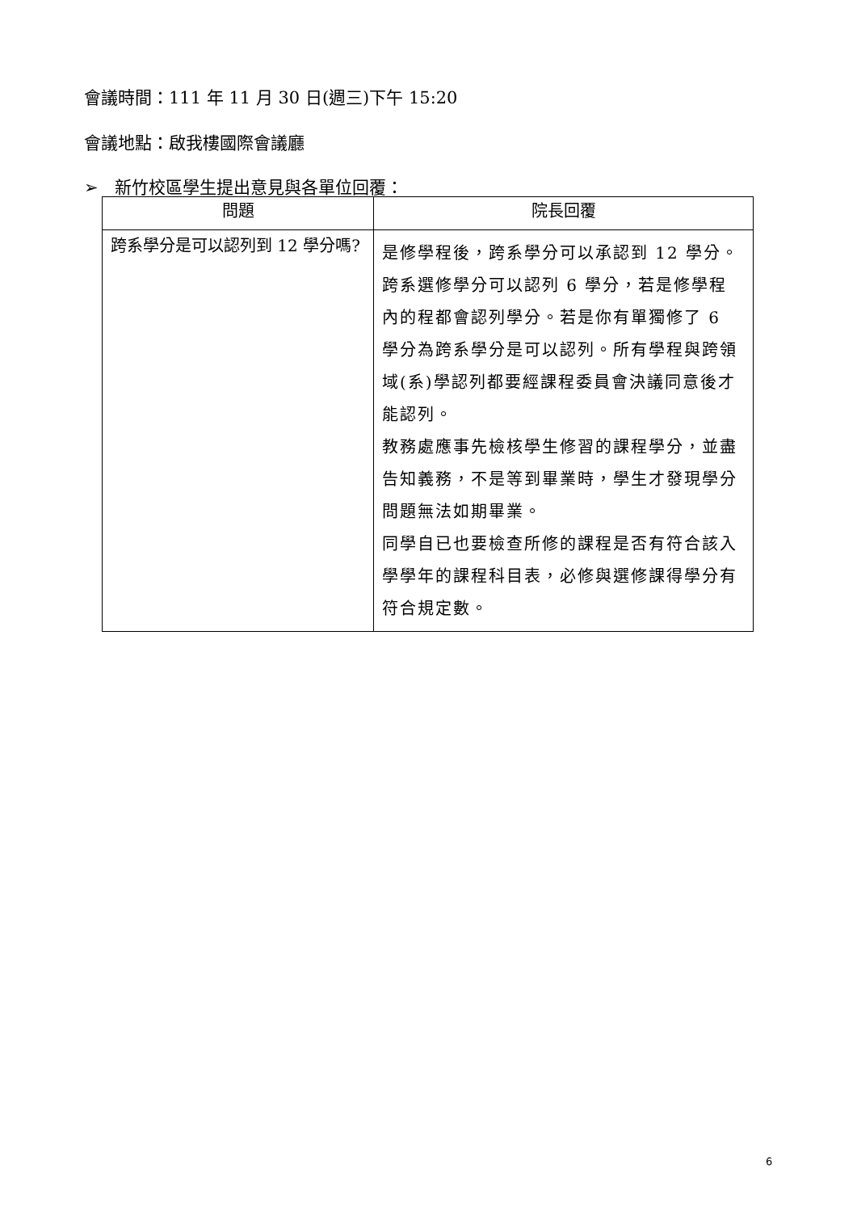會議時間：111 年 11 月 30 日(週三)下午 15:20
會議地點：啟我樓國際會議廳
➢ 新竹校區學生提出意見與各單位回覆：
| 問題 | 院長回覆 |
| --- | --- |
| 跨系學分是可以認列到 12 學分嗎? | 是修學程後，跨系學分可以承認到 12 學分。跨系選修學分可以認列 6 學分，若是修學程內的程都會認列學分。若是你有單獨修了 6 學分為跨系學分是可以認列。所有學程與跨領域(系)學認列都要經課程委員會決議同意後才能認列。 教務處應事先檢核學生修習的課程學分，並盡告知義務，不是等到畢業時，學生才發現學分問題無法如期畢業。 同學自已也要檢查所修的課程是否有符合該入學學年的課程科目表，必修與選修課得學分有符合規定數。 |
6